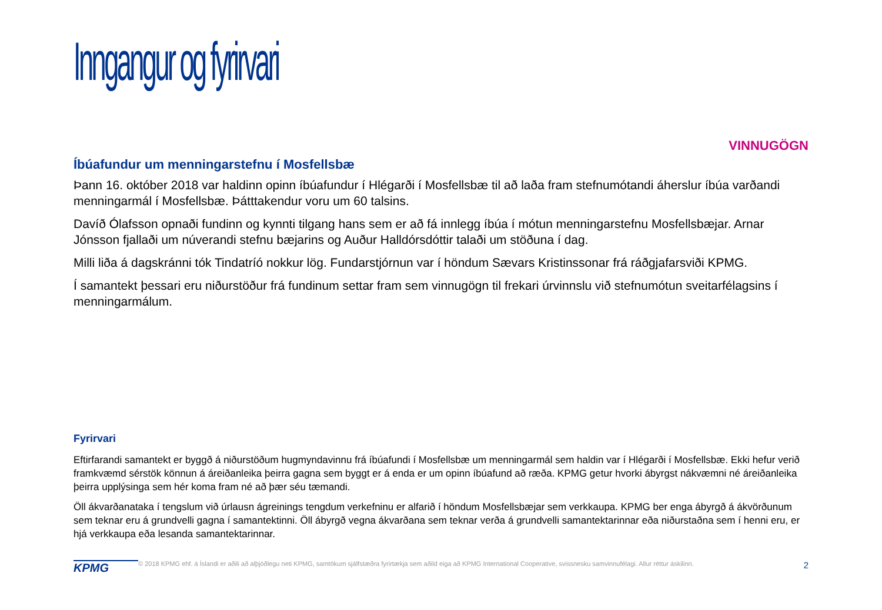Inngangur og fyrirvari
VINNUGÖGN
Íbúafundur um menningarstefnu í Mosfellsbæ
Þann 16. október 2018 var haldinn opinn íbúafundur í Hlégarði í Mosfellsbæ til að laða fram stefnumótandi áherslur íbúa varðandi menningarmál í Mosfellsbæ. Þátttakendur voru um 60 talsins.
Davíð Ólafsson opnaði fundinn og kynnti tilgang hans sem er að fá innlegg íbúa í mótun menningarstefnu Mosfellsbæjar. Arnar Jónsson fjallaði um núverandi stefnu bæjarins og Auður Halldórsdóttir talaði um stöðuna í dag.
Milli liða á dagskránni tók Tindatríó nokkur lög. Fundarstjórnun var í höndum Sævars Kristinssonar frá ráðgjafarsviði KPMG.
Í samantekt þessari eru niðurstöður frá fundinum settar fram sem vinnugögn til frekari úrvinnslu við stefnumótun sveitarfélagsins í menningarmálum.
Fyrirvari
Eftirfarandi samantekt er byggð á niðurstöðum hugmyndavinnu frá íbúafundi í Mosfellsbæ um menningarmál sem haldin var í Hlégarði í Mosfellsbæ. Ekki hefur verið framkvæmd sérstök könnun á áreiðanleika þeirra gagna sem byggt er á enda er um opinn íbúafund að ræða. KPMG getur hvorki ábyrgst nákvæmni né áreiðanleika þeirra upplýsinga sem hér koma fram né að þær séu tæmandi.
Öll ákvarðanataka í tengslum við úrlausn ágreinings tengdum verkefninu er alfarið í höndum Mosfellsbæjar sem verkkaupa. KPMG ber enga ábyrgð á ákvörðunum sem teknar eru á grundvelli gagna í samantektinni. Öll ábyrgð vegna ákvarðana sem teknar verða á grundvelli samantektarinnar eða niðurstaðna sem í henni eru, er hjá verkkaupa eða lesanda samantektarinnar.
KPMG
© 2018 KPMG ehf. á Íslandi er aðili að alþjóðlegu neti KPMG, samtökum sjálfstæðra fyrirtækja sem aðild eiga að KPMG International Cooperative, svissnesku samvinnufélagi. Allur réttur áskilinn.
2